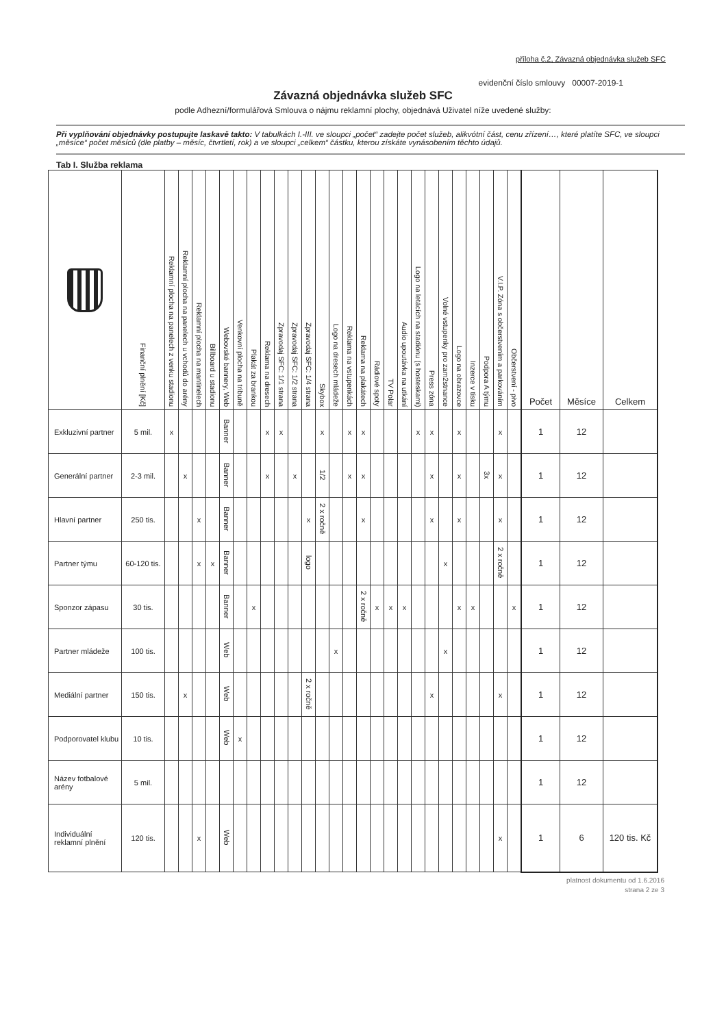příloha č.2, Závazná objednávka služeb SFC
evidenční číslo smlouvy 00007-2019-1
Závazná objednávka služeb SFC
podle Adhezní/formulářová Smlouva o nájmu reklamní plochy, objednává Uživatel níže uvedené služby:
Při vyplňování objednávky postupujte laskavě takto: V tabulkách I.-III. ve sloupci „počet“ zadejte počet služeb, alikvótní část, cenu zřízení…, které platíte SFC, ve sloupci „měsíce“ počet měsíců (dle platby – měsíc, čtvrtletí, rok) a ve sloupci „celkem“ částku, kterou získáte vynásobením těchto údajů.
Tab I. Služba reklama
| | Finanční plnění [Kč] | Reklamní plocha na panelech z venku stadionu | Reklamní plocha na panelech u vchodů do arény | Reklamní plocha na mantinelech | Billboard u stadionu | Webovské bannery, Web | Venkovní plocha na tribuně | Plakát za brankou | Reklama na dresech | Zpravodaj SFC: 1/1 strana | Zpravodaj SFC: 1/2 strana | Zpravodaj SFC: 1/4 strana | Skybox | Logo na dresech mládeže | Reklama na vstupenkách | Reklama na plakátech | Rádiové spoty | TV Polar | Audio upoutávka na utkání | Logo na letácích na stadiónu (s hosteskami) | Press zóna | Volné vstupenky pro zam2stnance | Logo na obrazovce | Inzerce v tisku | Podpora A týmu | V.I.P. Zóna s občerstvením a parkováním | Občerstvení - pivo | Počet | Měsíce | Celkem |
| --- | --- | --- | --- | --- | --- | --- | --- | --- | --- | --- | --- | --- | --- | --- | --- | --- | --- | --- | --- | --- | --- | --- | --- | --- | --- | --- | --- | --- | --- | --- |
| Exkluzivní partner | 5 mil. | x | | | | Banner | | | x | x | | | x | | x | x | | | | x | x | | x | | | x | | 1 | 12 | |
| Generální partner | 2-3 mil. | | x | | | Banner | | | x | | x | | 1/2 | | x | x | | | | | x | | x | | 3x | x | | 1 | 12 | |
| Hlavní partner | 250 tis. | | | x | | Banner | | | | | | x | 2 x ročně | | | x | | | | | x | | x | | | x | | 1 | 12 | |
| Partner týmu | 60-120 tis. | | | x | x | Banner | | | | | | logo | | | | | | | | | | x | | | | 2 x ročně | | 1 | 12 | |
| Sponzor zápasu | 30 tis. | | | | | Banner | | x | | | | | | | | 2 x ročně | x | x | x | | | | x | x | | | x | 1 | 12 | |
| Partner mládeže | 100 tis. | | | | | Web | | | | | | | | x | | | | | | | | x | | | | | | 1 | 12 | |
| Mediální partner | 150 tis. | | x | | | Web | | | | | | 2 x ročně | | | | | | | | | x | | | | | x | | 1 | 12 | |
| Podporovatel klubu | 10 tis. | | | | | Web | x | | | | | | | | | | | | | | | | | | | | | 1 | 12 | |
| Název fotbalové arény | 5 mil. | | | | | | | | | | | | | | | | | | | | | | | | | | | 1 | 12 | |
| Individuální reklamní plnění | 120 tis. | | | x | | Web | | | | | | | | | | | | | | | | | | | | x | | 1 | 6 | 120 tis. Kč |
platnost dokumentu od 1.6.2016
strana 2 ze 3